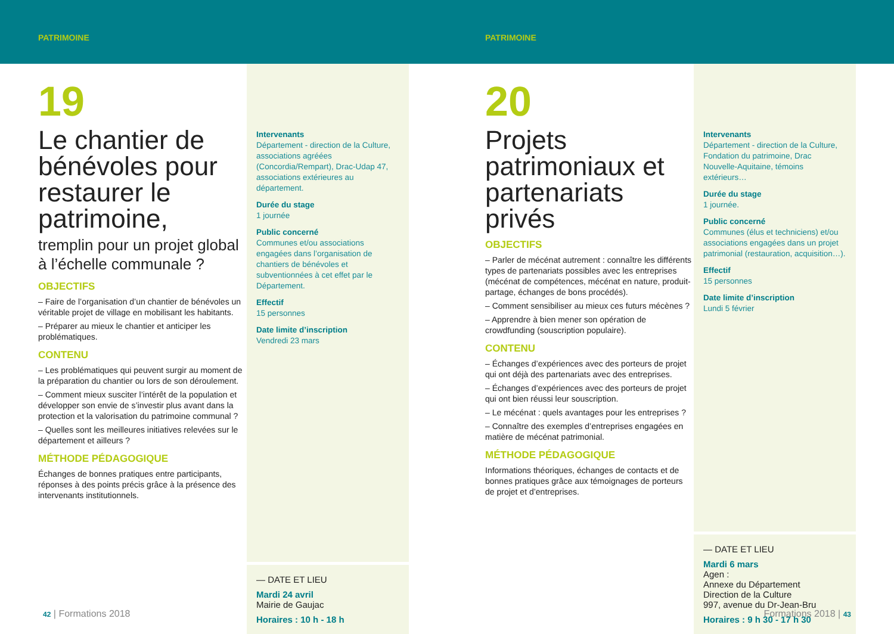PATRIMOINE PATRIMOINE
19
Le chantier de bénévoles pour restaurer le patrimoine,
tremplin pour un projet global à l’échelle communale ?
OBJECTIFS
– Faire de l’organisation d’un chantier de bénévoles un véritable projet de village en mobilisant les habitants.
– Préparer au mieux le chantier et anticiper les problématiques.
CONTENU
– Les problématiques qui peuvent surgir au moment de la préparation du chantier ou lors de son déroulement.
– Comment mieux susciter l’intérêt de la population et développer son envie de s’investir plus avant dans la protection et la valorisation du patrimoine communal ?
– Quelles sont les meilleures initiatives relevées sur le département et ailleurs ?
MÉTHODE PÉDAGOGIQUE
Échanges de bonnes pratiques entre participants, réponses à des points précis grâce à la présence des intervenants institutionnels.
Intervenants
Département - direction de la Culture, associations agréées (Concordia/Rempart), Drac-Udap 47, associations extérieures au département.
Durée du stage
1 journée
Public concerné
Communes et/ou associations engagées dans l’organisation de chantiers de bénévoles et subventionnées à cet effet par le Département.
Effectif
15 personnes
Date limite d’inscription
Vendredi 23 mars
— DATE ET LIEU
Mardi 24 avril
Mairie de Gaujac
Horaires : 10 h - 18 h
42 | Formations 2018
20
Projets patrimoniaux et partenariats privés
OBJECTIFS
– Parler de mécénat autrement : connaître les différents types de partenariats possibles avec les entreprises (mécénat de compétences, mécénat en nature, produit-partage, échanges de bons procédés).
– Comment sensibiliser au mieux ces futurs mécènes ?
– Apprendre à bien mener son opération de crowdfunding (souscription populaire).
CONTENU
– Échanges d’expériences avec des porteurs de projet qui ont déjà des partenariats avec des entreprises.
– Échanges d’expériences avec des porteurs de projet qui ont bien réussi leur souscription.
– Le mécénat : quels avantages pour les entreprises ?
– Connaître des exemples d’entreprises engagées en matière de mécénat patrimonial.
MÉTHODE PÉDAGOGIQUE
Informations théoriques, échanges de contacts et de bonnes pratiques grâce aux témoignages de porteurs de projet et d’entreprises.
Intervenants
Département - direction de la Culture, Fondation du patrimoine, Drac Nouvelle-Aquitaine, témoins extérieurs…
Durée du stage
1 journée.
Public concerné
Communes (élus et techniciens) et/ou associations engagées dans un projet patrimonial (restauration, acquisition…).
Effectif
15 personnes
Date limite d’inscription
Lundi 5 février
— DATE ET LIEU
Mardi 6 mars
Agen :
Annexe du Département
Direction de la Culture
997, avenue du Dr-Jean-Bru
Horaires : 9 h 30 - 17 h 30
Formations 2018 | 43